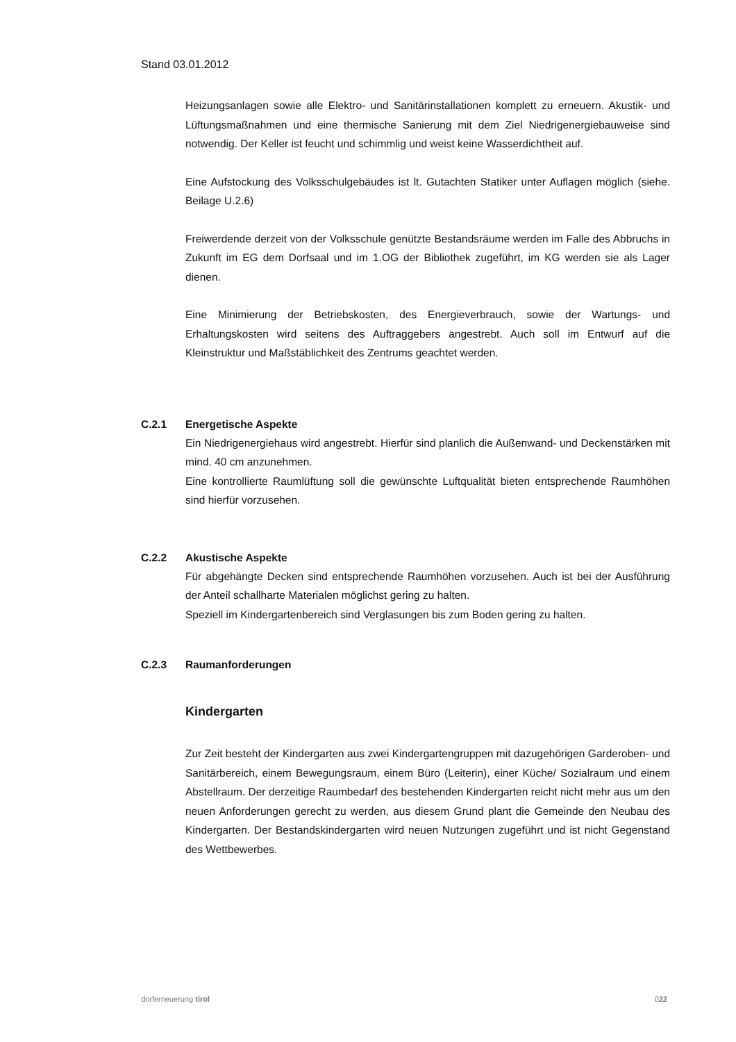Stand 03.01.2012
Heizungsanlagen sowie alle Elektro- und Sanitärinstallationen komplett zu erneuern. Akustik- und Lüftungsmaßnahmen und eine thermische Sanierung mit dem Ziel Niedrigenergiebauweise sind notwendig. Der Keller ist feucht und schimmlig und weist keine Wasserdichtheit auf.
Eine Aufstockung des Volksschulgebäudes ist lt. Gutachten Statiker unter Auflagen möglich (siehe. Beilage U.2.6)
Freiwerdende derzeit von der Volksschule genützte Bestandsräume werden im Falle des Abbruchs in Zukunft im EG dem Dorfsaal und im 1.OG der Bibliothek zugeführt, im KG werden sie als Lager dienen.
Eine Minimierung der Betriebskosten, des Energieverbrauch, sowie der Wartungs- und Erhaltungskosten wird seitens des Auftraggebers angestrebt. Auch soll im Entwurf auf die Kleinstruktur und Maßstäblichkeit des Zentrums geachtet werden.
C.2.1 Energetische Aspekte
Ein Niedrigenergiehaus wird angestrebt. Hierfür sind planlich die Außenwand- und Deckenstärken mit mind. 40 cm anzunehmen.
Eine kontrollierte Raumlüftung soll die gewünschte Luftqualität bieten entsprechende Raumhöhen sind hierfür vorzusehen.
C.2.2 Akustische Aspekte
Für abgehängte Decken sind entsprechende Raumhöhen vorzusehen. Auch ist bei der Ausführung der Anteil schallharte Materialen möglichst gering zu halten.
Speziell im Kindergartenbereich sind Verglasungen bis zum Boden gering zu halten.
C.2.3 Raumanforderungen
Kindergarten
Zur Zeit besteht der Kindergarten aus zwei Kindergartengruppen mit dazugehörigen Garderoben- und Sanitärbereich, einem Bewegungsraum, einem Büro (Leiterin), einer Küche/ Sozialraum und einem Abstellraum. Der derzeitige Raumbedarf des bestehenden Kindergarten reicht nicht mehr aus um den neuen Anforderungen gerecht zu werden, aus diesem Grund plant die Gemeinde den Neubau des Kindergarten. Der Bestandskindergarten wird neuen Nutzungen zugeführt und ist nicht Gegenstand des Wettbewerbes.
dorferneuerung tirol 022